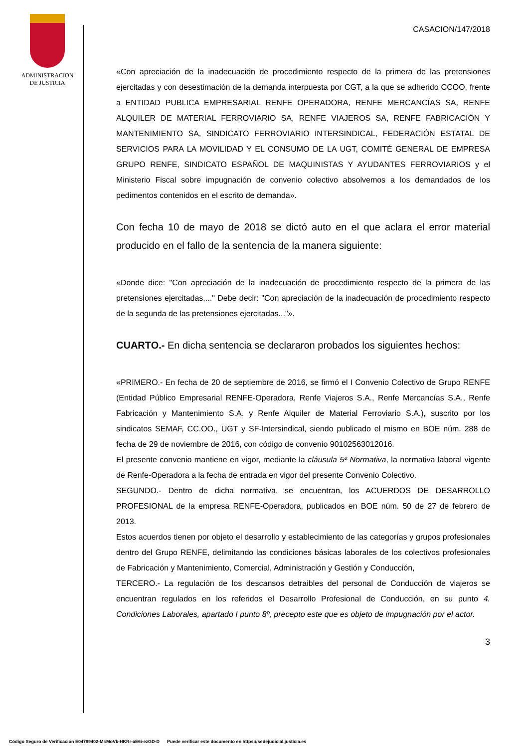ADMINISTRACION
DE JUSTICIA
CASACION/147/2018
«Con apreciación de la inadecuación de procedimiento respecto de la primera de las pretensiones ejercitadas y con desestimación de la demanda interpuesta por CGT, a la que se adherido CCOO, frente a ENTIDAD PUBLICA EMPRESARIAL RENFE OPERADORA, RENFE MERCANCÍAS SA, RENFE ALQUILER DE MATERIAL FERROVIARIO SA, RENFE VIAJEROS SA, RENFE FABRICACIÓN Y MANTENIMIENTO SA, SINDICATO FERROVIARIO INTERSINDICAL, FEDERACIÓN ESTATAL DE SERVICIOS PARA LA MOVILIDAD Y EL CONSUMO DE LA UGT, COMITÉ GENERAL DE EMPRESA GRUPO RENFE, SINDICATO ESPAÑOL DE MAQUINISTAS Y AYUDANTES FERROVIARIOS y el Ministerio Fiscal sobre impugnación de convenio colectivo absolvemos a los demandados de los pedimentos contenidos en el escrito de demanda».
Con fecha 10 de mayo de 2018 se dictó auto en el que aclara el error material producido en el fallo de la sentencia de la manera siguiente:
«Donde dice: "Con apreciación de la inadecuación de procedimiento respecto de la primera de las pretensiones ejercitadas...." Debe decir: "Con apreciación de la inadecuación de procedimiento respecto de la segunda de las pretensiones ejercitadas..."».
CUARTO.- En dicha sentencia se declararon probados los siguientes hechos:
«PRIMERO.- En fecha de 20 de septiembre de 2016, se firmó el I Convenio Colectivo de Grupo RENFE (Entidad Público Empresarial RENFE-Operadora, Renfe Viajeros S.A., Renfe Mercancías S.A., Renfe Fabricación y Mantenimiento S.A. y Renfe Alquiler de Material Ferroviario S.A.), suscrito por los sindicatos SEMAF, CC.OO., UGT y SF-Intersindical, siendo publicado el mismo en BOE núm. 288 de fecha de 29 de noviembre de 2016, con código de convenio 90102563012016.
El presente convenio mantiene en vigor, mediante la cláusula 5ª Normativa, la normativa laboral vigente de Renfe-Operadora a la fecha de entrada en vigor del presente Convenio Colectivo.
SEGUNDO.- Dentro de dicha normativa, se encuentran, los ACUERDOS DE DESARROLLO PROFESIONAL de la empresa RENFE-Operadora, publicados en BOE núm. 50 de 27 de febrero de 2013.
Estos acuerdos tienen por objeto el desarrollo y establecimiento de las categorías y grupos profesionales dentro del Grupo RENFE, delimitando las condiciones básicas laborales de los colectivos profesionales de Fabricación y Mantenimiento, Comercial, Administración y Gestión y Conducción,
TERCERO.- La regulación de los descansos detraibles del personal de Conducción de viajeros se encuentran regulados en los referidos el Desarrollo Profesional de Conducción, en su punto 4. Condiciones Laborales, apartado I punto 8º, precepto este que es objeto de impugnación por el actor.
3
Código Seguro de Verificación E04799402-MI:MoVk-HKRr-aE6i-ezGD-D Puede verificar este documento en https://sedejudicial.justicia.es